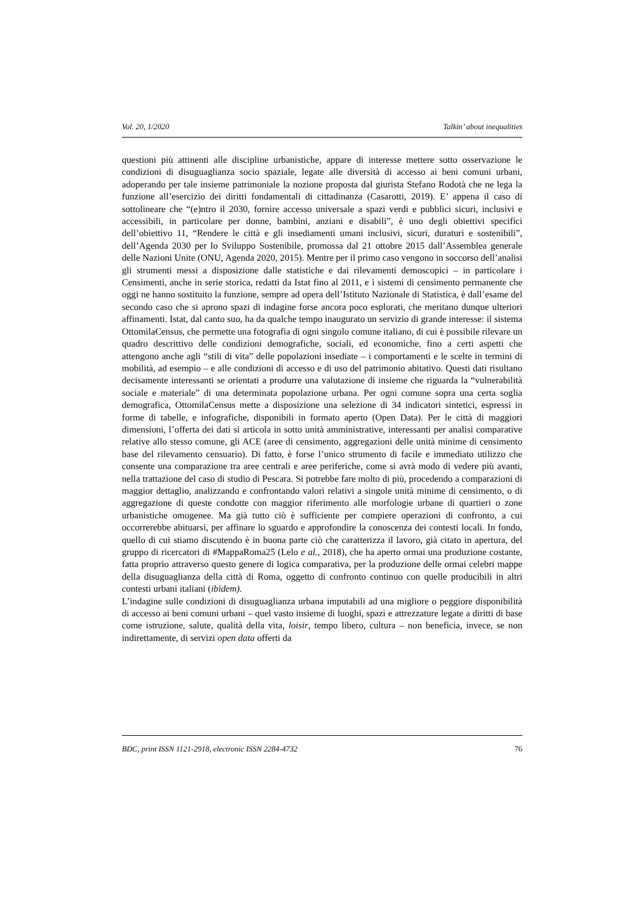Vol. 20, 1/2020 Talkin’ about inequalities
questioni più attinenti alle discipline urbanistiche, appare di interesse mettere sotto osservazione le condizioni di disuguaglianza socio spaziale, legate alle diversità di accesso ai beni comuni urbani, adoperando per tale insieme patrimoniale la nozione proposta dal giurista Stefano Rodotà che ne lega la funzione all’esercizio dei diritti fondamentali di cittadinanza (Casarotti, 2019). E’ appena il caso di sottolineare che “(e)ntro il 2030, fornire accesso universale a spazi verdi e pubblici sicuri, inclusivi e accessibili, in particolare per donne, bambini, anziani e disabili”, è uno degli obiettivi specifici dell’obiettivo 11, “Rendere le città e gli insediamenti umani inclusivi, sicuri, duraturi e sostenibili”, dell’Agenda 2030 per lo Sviluppo Sostenibile, promossa dal 21 ottobre 2015 dall’Assemblea generale delle Nazioni Unite (ONU, Agenda 2020, 2015). Mentre per il primo caso vengono in soccorso dell’analisi gli strumenti messi a disposizione dalle statistiche e dai rilevamenti demoscopici – in particolare i Censimenti, anche in serie storica, redatti da Istat fino al 2011, e i sistemi di censimento permanente che oggi ne hanno sostituito la funzione, sempre ad opera dell’Istituto Nazionale di Statistica, è dall’esame del secondo caso che si aprono spazi di indagine forse ancora poco esplorati, che meritano dunque ulteriori affinamenti. Istat, dal canto suo, ha da qualche tempo inaugurato un servizio di grande interesse: il sistema OttomilaCensus, che permette una fotografia di ogni singolo comune italiano, di cui è possibile rilevare un quadro descrittivo delle condizioni demografiche, sociali, ed economiche, fino a certi aspetti che attengono anche agli “stili di vita” delle popolazioni insediate – i comportamenti e le scelte in termini di mobilità, ad esempio – e alle condizioni di accesso e di uso del patrimonio abitativo. Questi dati risultano decisamente interessanti se orientati a produrre una valutazione di insieme che riguarda la “vulnerabilità sociale e materiale” di una determinata popolazione urbana. Per ogni comune sopra una certa soglia demografica, OttomilaCensus mette a disposizione una selezione di 34 indicatori sintetici, espressi in forme di tabelle, e infografiche, disponibili in formato aperto (Open Data). Per le città di maggiori dimensioni, l’offerta dei dati si articola in sotto unità amministrative, interessanti per analisi comparative relative allo stesso comune, gli ACE (aree di censimento, aggregazioni delle unità minime di censimento base del rilevamento censuario). Di fatto, è forse l’unico strumento di facile e immediato utilizzo che consente una comparazione tra aree centrali e aree periferiche, come si avrà modo di vedere più avanti, nella trattazione del caso di studio di Pescara. Si potrebbe fare molto di più, procedendo a comparazioni di maggior dettaglio, analizzando e confrontando valori relativi a singole unità minime di censimento, o di aggregazione di queste condotte con maggior riferimento alle morfologie urbane di quartieri o zone urbanistiche omogenee. Ma già tutto ciò è sufficiente per compiere operazioni di confronto, a cui occorrerebbe abituarsi, per affinare lo sguardo e approfondire la conoscenza dei contesti locali. In fondo, quello di cui stiamo discutendo è in buona parte ciò che caratterizza il lavoro, già citato in apertura, del gruppo di ricercatori di #MappaRoma25 (Lelo e al., 2018), che ha aperto ormai una produzione costante, fatta proprio attraverso questo genere di logica comparativa, per la produzione delle ormai celebri mappe della disuguaglianza della città di Roma, oggetto di confronto continuo con quelle producibili in altri contesti urbani italiani (ibidem).
L’indagine sulle condizioni di disuguaglianza urbana imputabili ad una migliore o peggiore disponibilità di accesso ai beni comuni urbani – quel vasto insieme di luoghi, spazi e attrezzature legate a diritti di base come istruzione, salute, qualità della vita, loisir, tempo libero, cultura – non beneficia, invece, se non indirettamente, di servizi open data offerti da
BDC, print ISSN 1121-2918, electronic ISSN 2284-4732 76